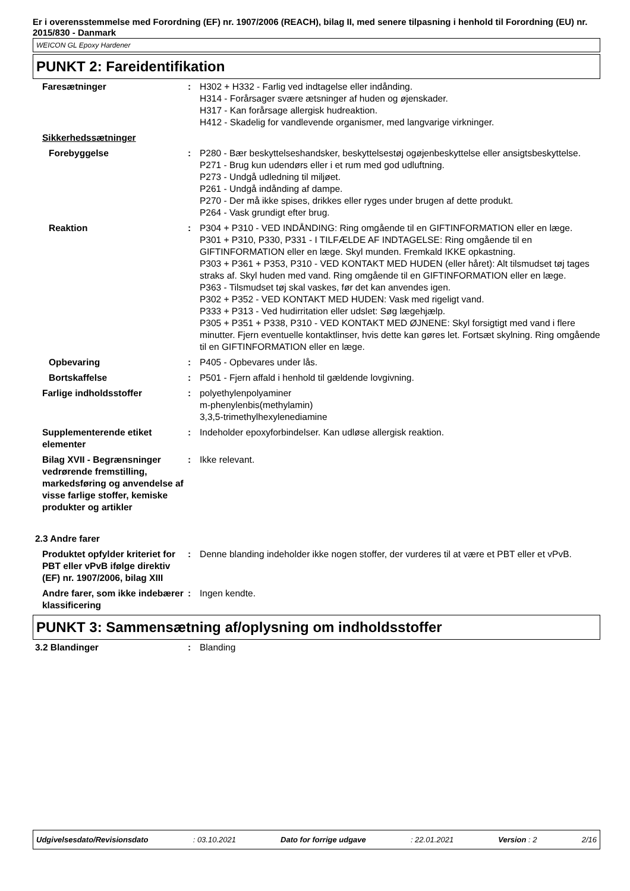Er i overensstemmelse med Forordning (EF) nr. 1907/2006 (REACH), bilag II, med senere tilpasning i henhold til Forordning (EU) nr. 2015/830 - Danmark
WEICON GL Epoxy Hardener
PUNKT 2: Fareidentifikation
| Faresætninger | : | H302 + H332 - Farlig ved indtagelse eller indånding. H314 - Forårsager svære ætsninger af huden og øjenskader. H317 - Kan forårsage allergisk hudreaktion. H412 - Skadelig for vandlevende organismer, med langvarige virkninger. |
| Sikkerhedssætninger | | |
| Forebyggelse | : | P280 - Bær beskyttelseshandsker, beskyttelsestøj ogøjenbeskyttelse eller ansigtsbeskyttelse. P271 - Brug kun udendørs eller i et rum med god udluftning. P273 - Undgå udledning til miljøet. P261 - Undgå indånding af dampe. P270 - Der må ikke spises, drikkes eller ryges under brugen af dette produkt. P264 - Vask grundigt efter brug. |
| Reaktion | : | P304 + P310 - VED INDÅNDING: Ring omgående til en GIFTINFORMATION eller en læge. P301 + P310, P330, P331 - I TILFÆLDE AF INDTAGELSE: Ring omgående til en GIFTINFORMATION eller en læge. Skyl munden. Fremkald IKKE opkastning. P303 + P361 + P353, P310 - VED KONTAKT MED HUDEN (eller håret): Alt tilsmudset tøj tages straks af. Skyl huden med vand. Ring omgående til en GIFTINFORMATION eller en læge. P363 - Tilsmudset tøj skal vaskes, før det kan anvendes igen. P302 + P352 - VED KONTAKT MED HUDEN: Vask med rigeligt vand. P333 + P313 - Ved hudirritation eller udslet: Søg lægehjælp. P305 + P351 + P338, P310 - VED KONTAKT MED ØJNENE: Skyl forsigtigt med vand i flere minutter. Fjern eventuelle kontaktlinser, hvis dette kan gøres let. Fortsæt skylning. Ring omgående til en GIFTINFORMATION eller en læge. |
| Opbevaring | : | P405 - Opbevares under lås. |
| Bortskaffelse | : | P501 - Fjern affald i henhold til gældende lovgivning. |
| Farlige indholdsstoffer | : | polyethylenpolyaminer m-phenylenbis(methylamin) 3,3,5-trimethylhexylenediamine |
| Supplementerende etiket elementer | : | Indeholder epoxyforbindelser. Kan udløse allergisk reaktion. |
| Bilag XVII - Begrænsninger vedrørende fremstilling, markedsføring og anvendelse af visse farlige stoffer, kemiske produkter og artikler | : | Ikke relevant. |
| 2.3 Andre farer | | |
| Produktet opfylder kriteriet for PBT eller vPvB ifølge direktiv (EF) nr. 1907/2006, bilag XIII | : | Denne blanding indeholder ikke nogen stoffer, der vurderes til at være et PBT eller et vPvB. |
| Andre farer, som ikke indebærer klassificering | : | Ingen kendte. |
PUNKT 3: Sammensætning af/oplysning om indholdsstoffer
| 3.2 Blandinger | : | Blanding |
Udgivelsesdato/Revisionsdato: 03.10.2021 Dato for forrige udgave: 22.01.2021 Version : 2 2/16